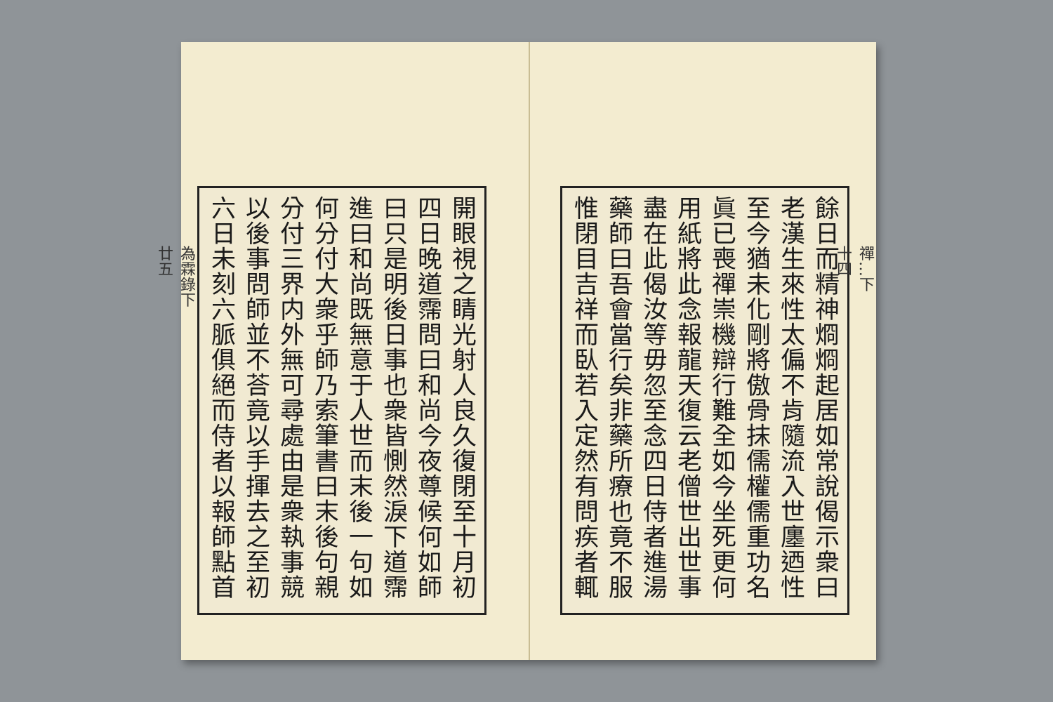禪…下
十四
餘日而精神烱烱起居如常說偈示衆曰
老漢生來性太偏不肯隨流入世廛迺性
至今猶未化剛將傲骨抹儒權儒重功名
眞已喪禪崇機辯行難全如今坐死更何
用紙將此念報龍天復云老僧世出世事
盡在此偈汝等毋忽至念四日侍者進湯
藥師曰吾會當行矣非藥所療也竟不服
惟閉目吉祥而臥若入定然有問疾者輒
開眼視之睛光射人良久復閉至十月初
四日晚道霈問曰和尚今夜尊候何如師
曰只是明後日事也衆皆惻然淚下道霈
進曰和尚既無意于人世而末後一句如
何分付大衆乎師乃索筆書曰末後句親
分付三界内外無可尋處由是衆執事競
以後事問師並不荅竟以手揮去之至初
六日未刻六脈俱絕而侍者以報師點首
為霖錄下
廿五